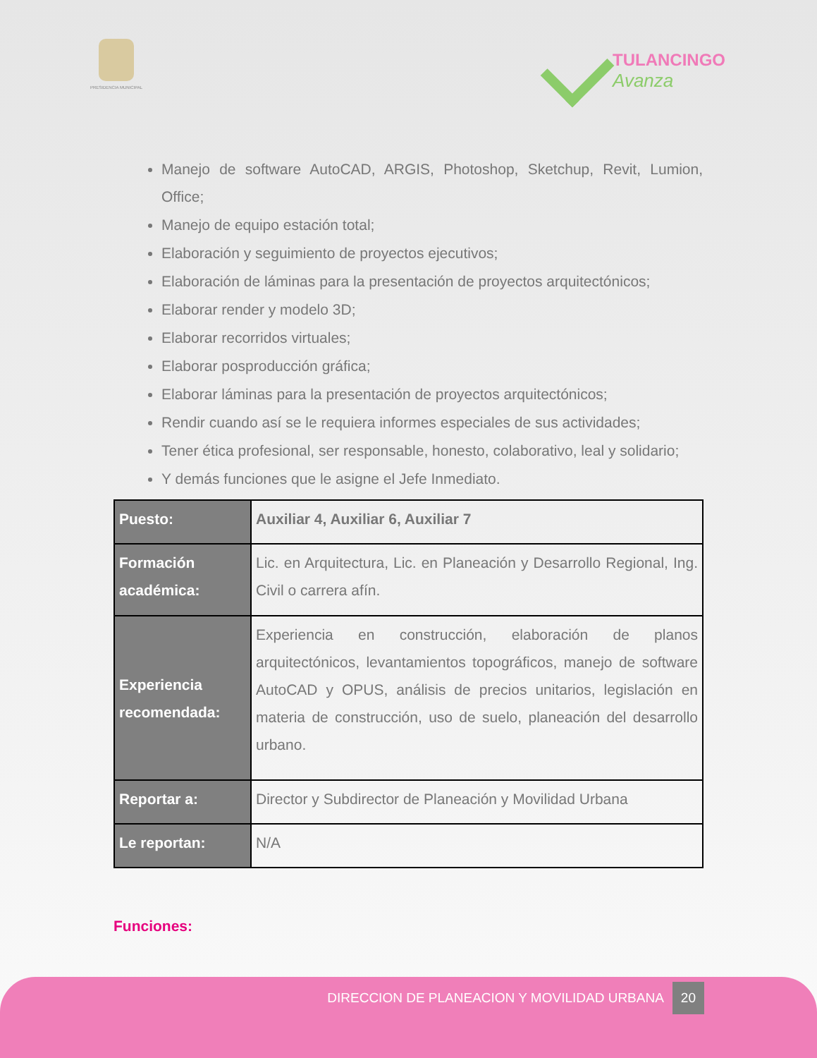PRESIDENCIA MUNICIPAL
TULANCINGO
Avanza
Manejo de software AutoCAD, ARGIS, Photoshop, Sketchup, Revit, Lumion, Office;
Manejo de equipo estación total;
Elaboración y seguimiento de proyectos ejecutivos;
Elaboración de láminas para la presentación de proyectos arquitectónicos;
Elaborar render y modelo 3D;
Elaborar recorridos virtuales;
Elaborar posproducción gráfica;
Elaborar láminas para la presentación de proyectos arquitectónicos;
Rendir cuando así se le requiera informes especiales de sus actividades;
Tener ética profesional, ser responsable, honesto, colaborativo, leal y solidario;
Y demás funciones que le asigne el Jefe Inmediato.
| Puesto: | Auxiliar 4, Auxiliar 6, Auxiliar 7 |
| Formación académica: | Lic. en Arquitectura, Lic. en Planeación y Desarrollo Regional, Ing. Civil o carrera afín. |
| Experiencia recomendada: | Experiencia en construcción, elaboración de planos arquitectónicos, levantamientos topográficos, manejo de software AutoCAD y OPUS, análisis de precios unitarios, legislación en materia de construcción, uso de suelo, planeación del desarrollo urbano. |
| Reportar a: | Director y Subdirector de Planeación y Movilidad Urbana |
| Le reportan: | N/A |
Funciones:
DIRECCION DE PLANEACION Y MOVILIDAD URBANA 20